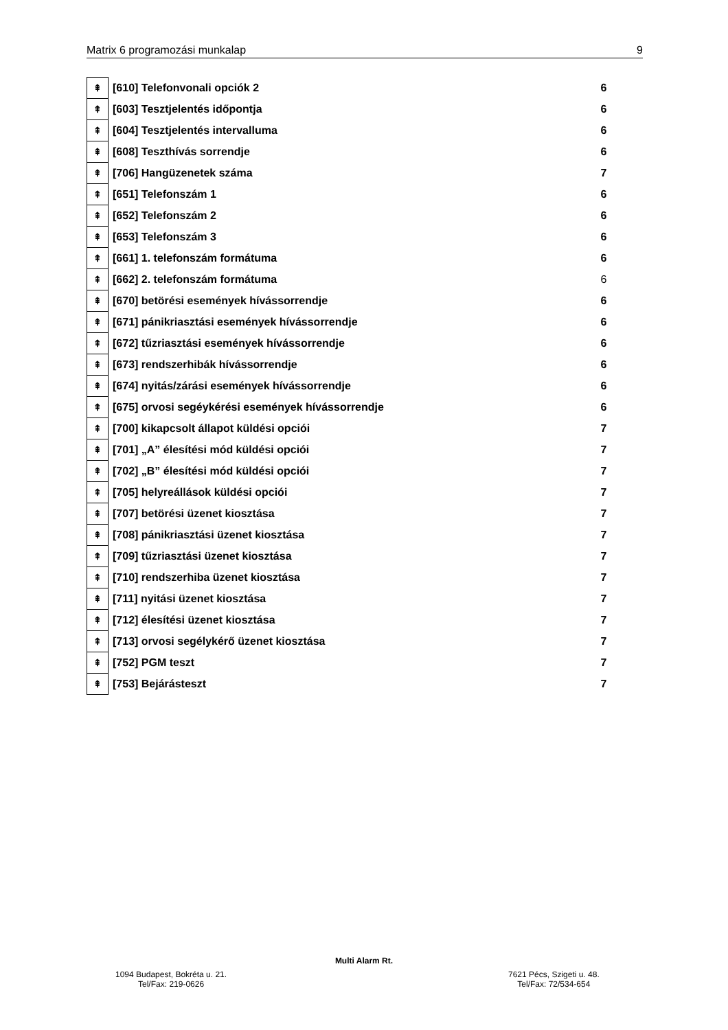Matrix 6 programozási munkalap 9
| ⇞ | [610] Telefonvonali opciók 2 | 6 |
| ⇞ | [603] Tesztjelentés időpontja | 6 |
| ⇞ | [604] Tesztjelentés intervalluma | 6 |
| ⇞ | [608] Teszthívás sorrendje | 6 |
| ⇞ | [706] Hangüzenetek száma | 7 |
| ⇞ | [651] Telefonszám 1 | 6 |
| ⇞ | [652] Telefonszám 2 | 6 |
| ⇞ | [653] Telefonszám 3 | 6 |
| ⇞ | [661] 1. telefonszám formátuma | 6 |
| ⇞ | [662] 2. telefonszám formátuma | 6 |
| ⇞ | [670] betörési események hívássorrendje | 6 |
| ⇞ | [671] pánikriasztási események hívássorrendje | 6 |
| ⇞ | [672] tűzriasztási események hívássorrendje | 6 |
| ⇞ | [673] rendszerhibák hívássorrendje | 6 |
| ⇞ | [674] nyitás/zárási események hívássorrendje | 6 |
| ⇞ | [675] orvosi segéykérési események hívássorrendje | 6 |
| ⇞ | [700] kikapcsolt állapot küldési opciói | 7 |
| ⇞ | [701] „A” élesítési mód küldési opciói | 7 |
| ⇞ | [702] „B” élesítési mód küldési opciói | 7 |
| ⇞ | [705] helyreállások küldési opciói | 7 |
| ⇞ | [707] betörési üzenet kiosztása | 7 |
| ⇞ | [708] pánikriasztási üzenet kiosztása | 7 |
| ⇞ | [709] tűzriasztási üzenet kiosztása | 7 |
| ⇞ | [710] rendszerhiba üzenet kiosztása | 7 |
| ⇞ | [711] nyitási üzenet kiosztása | 7 |
| ⇞ | [712] élesítési üzenet kiosztása | 7 |
| ⇞ | [713] orvosi segélykérő üzenet kiosztása | 7 |
| ⇞ | [752] PGM teszt | 7 |
| ⇞ | [753] Bejárásteszt | 7 |
Multi Alarm Rt.
1094 Budapest, Bokréta u. 21.
Tel/Fax: 219-0626
7621 Pécs, Szigeti u. 48.
Tel/Fax: 72/534-654